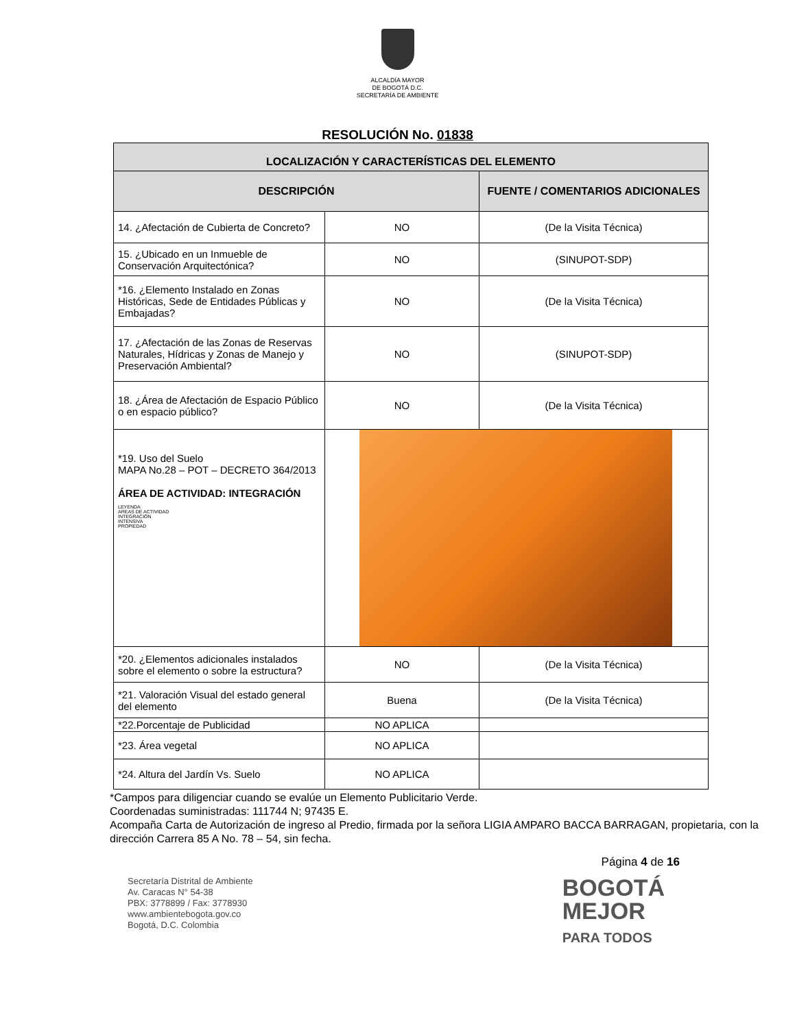ALCALDÍA MAYOR
DE BOGOTÁ D.C.
SECRETARÍA DE AMBIENTE
RESOLUCIÓN No. 01838
| LOCALIZACIÓN Y CARACTERÍSTICAS DEL ELEMENTO | | |
| --- | --- | --- |
| DESCRIPCIÓN | | FUENTE / COMENTARIOS ADICIONALES |
| 14. ¿Afectación de Cubierta de Concreto? | NO | (De la Visita Técnica) |
| 15. ¿Ubicado en un Inmueble de Conservación Arquitectónica? | NO | (SINUPOT-SDP) |
| *16. ¿Elemento Instalado en Zonas Históricas, Sede de Entidades Públicas y Embajadas? | NO | (De la Visita Técnica) |
| 17. ¿Afectación de las Zonas de Reservas Naturales, Hídricas y Zonas de Manejo y Preservación Ambiental? | NO | (SINUPOT-SDP) |
| 18. ¿Área de Afectación de Espacio Público o en espacio público? | NO | (De la Visita Técnica) |
| *19. Uso del Suelo MAPA No.28 – POT – DECRETO 364/2013 ÁREA DE ACTIVIDAD: INTEGRACIÓN LEYENDA AREAS DE ACTIVIDAD INTEGRACIÓN INTENSIVA PROPIEDAD | | |
| *20. ¿Elementos adicionales instalados sobre el elemento o sobre la estructura? | NO | (De la Visita Técnica) |
| *21. Valoración Visual del estado general del elemento | Buena | (De la Visita Técnica) |
| *22.Porcentaje de Publicidad | NO APLICA | |
| *23. Área vegetal | NO APLICA | |
| *24. Altura del Jardín Vs. Suelo | NO APLICA | |
*Campos para diligenciar cuando se evalúe un Elemento Publicitario Verde.
Coordenadas suministradas: 111744 N; 97435 E.
Acompaña Carta de Autorización de ingreso al Predio, firmada por la señora LIGIA AMPARO BACCA BARRAGAN, propietaria, con la dirección Carrera 85 A No. 78 – 54, sin fecha.
Página 4 de 16
Secretaría Distrital de Ambiente
Av. Caracas N° 54-38
PBX: 3778899 / Fax: 3778930
www.ambientebogota.gov.co
Bogotá, D.C. Colombia
BOGOTÁ
MEJOR
PARA TODOS